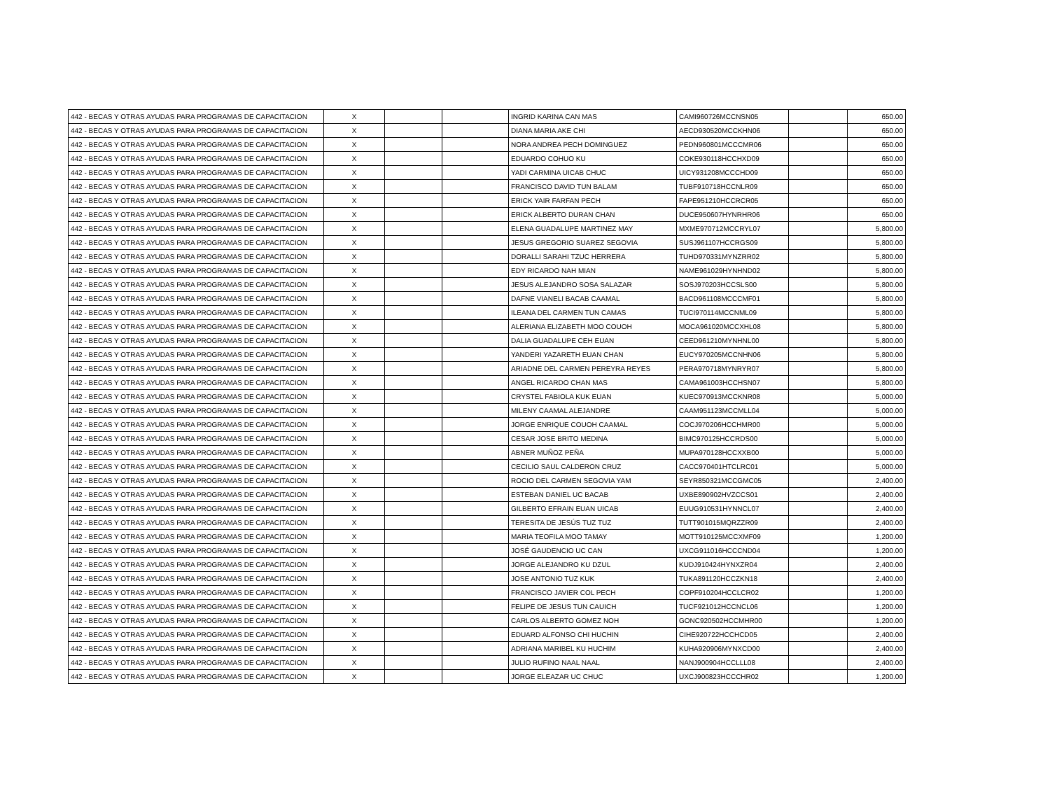| 442 - BECAS Y OTRAS AYUDAS PARA PROGRAMAS DE CAPACITACION | X | | | INGRID KARINA CAN MAS | CAMI960726MCCNSN05 | | 650.00 |
| 442 - BECAS Y OTRAS AYUDAS PARA PROGRAMAS DE CAPACITACION | X | | | DIANA MARIA AKE CHI | AECD930520MCCKHN06 | | 650.00 |
| 442 - BECAS Y OTRAS AYUDAS PARA PROGRAMAS DE CAPACITACION | X | | | NORA ANDREA PECH DOMINGUEZ | PEDN960801MCCCMR06 | | 650.00 |
| 442 - BECAS Y OTRAS AYUDAS PARA PROGRAMAS DE CAPACITACION | X | | | EDUARDO COHUO KU | COKE930118HCCHXD09 | | 650.00 |
| 442 - BECAS Y OTRAS AYUDAS PARA PROGRAMAS DE CAPACITACION | X | | | YADI CARMINA UICAB CHUC | UICY931208MCCCHD09 | | 650.00 |
| 442 - BECAS Y OTRAS AYUDAS PARA PROGRAMAS DE CAPACITACION | X | | | FRANCISCO DAVID TUN BALAM | TUBF910718HCCNLR09 | | 650.00 |
| 442 - BECAS Y OTRAS AYUDAS PARA PROGRAMAS DE CAPACITACION | X | | | ERICK YAIR FARFAN PECH | FAPE951210HCCRCR05 | | 650.00 |
| 442 - BECAS Y OTRAS AYUDAS PARA PROGRAMAS DE CAPACITACION | X | | | ERICK ALBERTO DURAN CHAN | DUCE950607HYNRHR06 | | 650.00 |
| 442 - BECAS Y OTRAS AYUDAS PARA PROGRAMAS DE CAPACITACION | X | | | ELENA GUADALUPE MARTINEZ MAY | MXME970712MCCRYL07 | | 5,800.00 |
| 442 - BECAS Y OTRAS AYUDAS PARA PROGRAMAS DE CAPACITACION | X | | | JESUS GREGORIO SUAREZ SEGOVIA | SUSJ961107HCCRGS09 | | 5,800.00 |
| 442 - BECAS Y OTRAS AYUDAS PARA PROGRAMAS DE CAPACITACION | X | | | DORALLI SARAHI TZUC HERRERA | TUHD970331MYNZRR02 | | 5,800.00 |
| 442 - BECAS Y OTRAS AYUDAS PARA PROGRAMAS DE CAPACITACION | X | | | EDY RICARDO NAH MIAN | NAME961029HYNHND02 | | 5,800.00 |
| 442 - BECAS Y OTRAS AYUDAS PARA PROGRAMAS DE CAPACITACION | X | | | JESUS ALEJANDRO SOSA SALAZAR | SOSJ970203HCCSLS00 | | 5,800.00 |
| 442 - BECAS Y OTRAS AYUDAS PARA PROGRAMAS DE CAPACITACION | X | | | DAFNE VIANELI BACAB CAAMAL | BACD961108MCCCMF01 | | 5,800.00 |
| 442 - BECAS Y OTRAS AYUDAS PARA PROGRAMAS DE CAPACITACION | X | | | ILEANA DEL CARMEN TUN CAMAS | TUCI970114MCCNML09 | | 5,800.00 |
| 442 - BECAS Y OTRAS AYUDAS PARA PROGRAMAS DE CAPACITACION | X | | | ALERIANA ELIZABETH MOO COUOH | MOCA961020MCCXHL08 | | 5,800.00 |
| 442 - BECAS Y OTRAS AYUDAS PARA PROGRAMAS DE CAPACITACION | X | | | DALIA GUADALUPE CEH EUAN | CEED961210MYNHNL00 | | 5,800.00 |
| 442 - BECAS Y OTRAS AYUDAS PARA PROGRAMAS DE CAPACITACION | X | | | YANDERI YAZARETH EUAN CHAN | EUCY970205MCCNHN06 | | 5,800.00 |
| 442 - BECAS Y OTRAS AYUDAS PARA PROGRAMAS DE CAPACITACION | X | | | ARIADNE DEL CARMEN PEREYRA REYES | PERA970718MYNRYR07 | | 5,800.00 |
| 442 - BECAS Y OTRAS AYUDAS PARA PROGRAMAS DE CAPACITACION | X | | | ANGEL RICARDO CHAN MAS | CAMA961003HCCHSN07 | | 5,800.00 |
| 442 - BECAS Y OTRAS AYUDAS PARA PROGRAMAS DE CAPACITACION | X | | | CRYSTEL FABIOLA KUK EUAN | KUEC970913MCCKNR08 | | 5,000.00 |
| 442 - BECAS Y OTRAS AYUDAS PARA PROGRAMAS DE CAPACITACION | X | | | MILENY CAAMAL ALEJANDRE | CAAM951123MCCMLL04 | | 5,000.00 |
| 442 - BECAS Y OTRAS AYUDAS PARA PROGRAMAS DE CAPACITACION | X | | | JORGE ENRIQUE COUOH CAAMAL | COCJ970206HCCHMR00 | | 5,000.00 |
| 442 - BECAS Y OTRAS AYUDAS PARA PROGRAMAS DE CAPACITACION | X | | | CESAR JOSE BRITO MEDINA | BIMC970125HCCRDS00 | | 5,000.00 |
| 442 - BECAS Y OTRAS AYUDAS PARA PROGRAMAS DE CAPACITACION | X | | | ABNER MUÑOZ PEÑA | MUPA970128HCCXXB00 | | 5,000.00 |
| 442 - BECAS Y OTRAS AYUDAS PARA PROGRAMAS DE CAPACITACION | X | | | CECILIO SAUL CALDERON CRUZ | CACC970401HTCLRC01 | | 5,000.00 |
| 442 - BECAS Y OTRAS AYUDAS PARA PROGRAMAS DE CAPACITACION | X | | | ROCIO DEL CARMEN SEGOVIA YAM | SEYR850321MCCGMC05 | | 2,400.00 |
| 442 - BECAS Y OTRAS AYUDAS PARA PROGRAMAS DE CAPACITACION | X | | | ESTEBAN DANIEL UC BACAB | UXBE890902HVZCCS01 | | 2,400.00 |
| 442 - BECAS Y OTRAS AYUDAS PARA PROGRAMAS DE CAPACITACION | X | | | GILBERTO EFRAIN EUAN UICAB | EUUG910531HYNNCL07 | | 2,400.00 |
| 442 - BECAS Y OTRAS AYUDAS PARA PROGRAMAS DE CAPACITACION | X | | | TERESITA DE JESÚS TUZ TUZ | TUTT901015MQRZZR09 | | 2,400.00 |
| 442 - BECAS Y OTRAS AYUDAS PARA PROGRAMAS DE CAPACITACION | X | | | MARIA TEOFILA MOO TAMAY | MOTT910125MCCXMF09 | | 1,200.00 |
| 442 - BECAS Y OTRAS AYUDAS PARA PROGRAMAS DE CAPACITACION | X | | | JOSÉ GAUDENCIO UC CAN | UXCG911016HCCCND04 | | 1,200.00 |
| 442 - BECAS Y OTRAS AYUDAS PARA PROGRAMAS DE CAPACITACION | X | | | JORGE ALEJANDRO KU DZUL | KUDJ910424HYNXZR04 | | 2,400.00 |
| 442 - BECAS Y OTRAS AYUDAS PARA PROGRAMAS DE CAPACITACION | X | | | JOSE ANTONIO TUZ KUK | TUKA891120HCCZKN18 | | 2,400.00 |
| 442 - BECAS Y OTRAS AYUDAS PARA PROGRAMAS DE CAPACITACION | X | | | FRANCISCO JAVIER COL PECH | COPF910204HCCLCR02 | | 1,200.00 |
| 442 - BECAS Y OTRAS AYUDAS PARA PROGRAMAS DE CAPACITACION | X | | | FELIPE DE JESUS TUN CAUICH | TUCF921012HCCNCL06 | | 1,200.00 |
| 442 - BECAS Y OTRAS AYUDAS PARA PROGRAMAS DE CAPACITACION | X | | | CARLOS ALBERTO GOMEZ NOH | GONC920502HCCMHR00 | | 1,200.00 |
| 442 - BECAS Y OTRAS AYUDAS PARA PROGRAMAS DE CAPACITACION | X | | | EDUARD ALFONSO CHI HUCHIN | CIHE920722HCCHCD05 | | 2,400.00 |
| 442 - BECAS Y OTRAS AYUDAS PARA PROGRAMAS DE CAPACITACION | X | | | ADRIANA MARIBEL KU HUCHIM | KUHA920906MYNXCD00 | | 2,400.00 |
| 442 - BECAS Y OTRAS AYUDAS PARA PROGRAMAS DE CAPACITACION | X | | | JULIO RUFINO NAAL NAAL | NANJ900904HCCLLL08 | | 2,400.00 |
| 442 - BECAS Y OTRAS AYUDAS PARA PROGRAMAS DE CAPACITACION | X | | | JORGE ELEAZAR UC CHUC | UXCJ900823HCCCHR02 | | 1,200.00 |